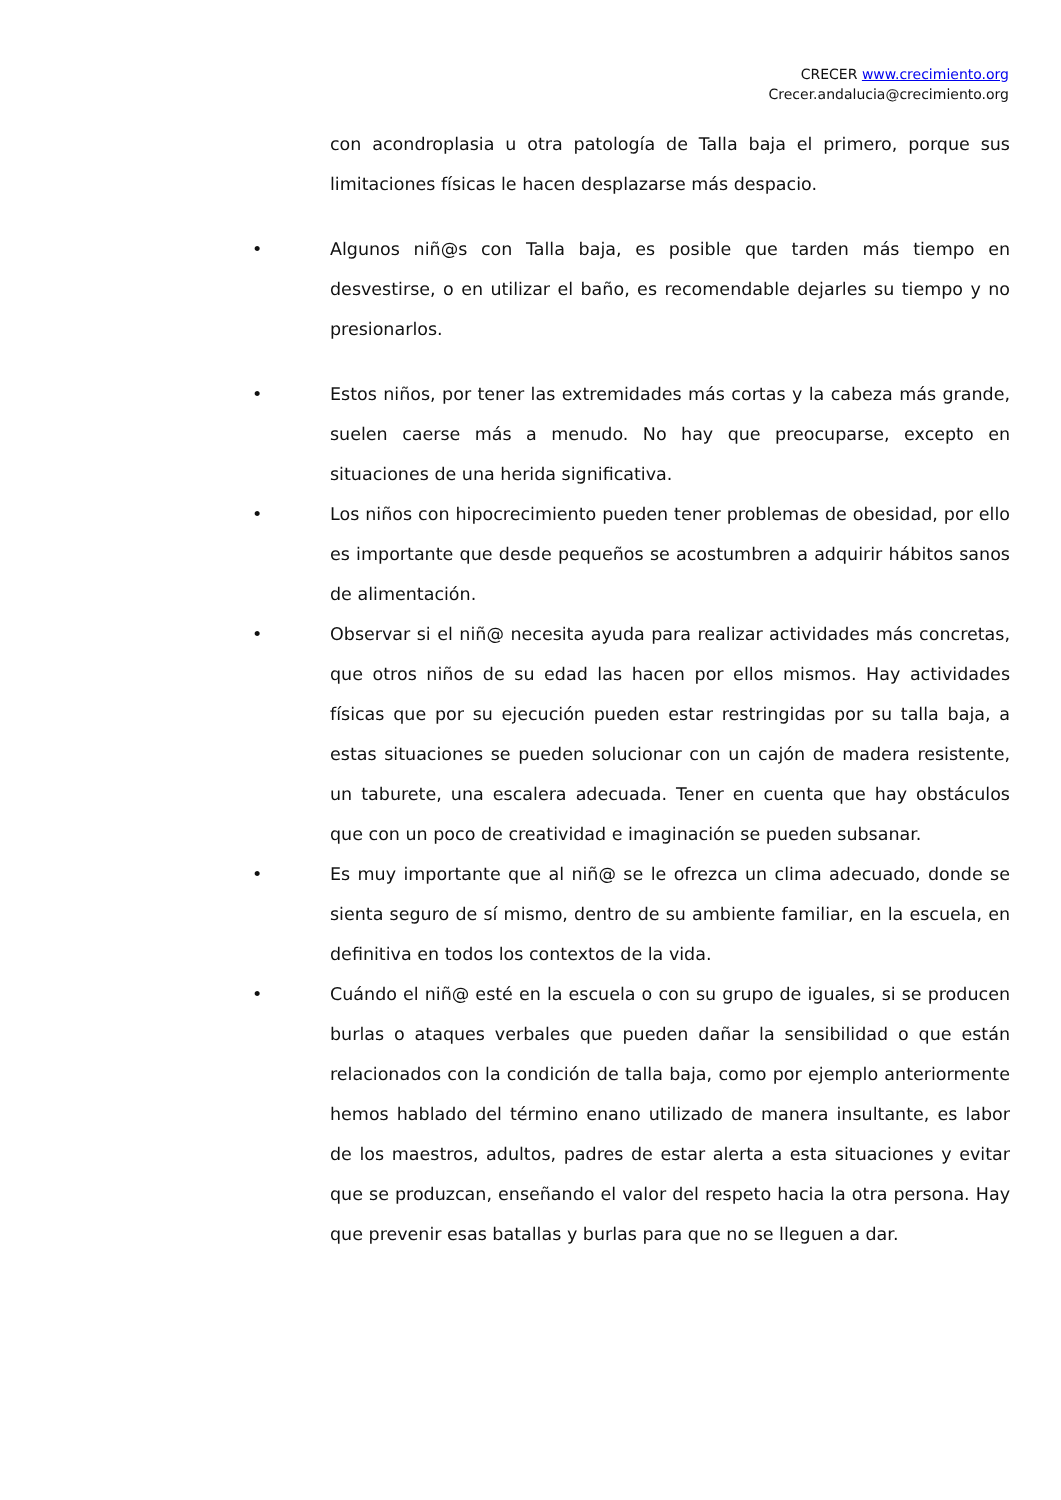CRECER www.crecimiento.org
Crecer.andalucia@crecimiento.org
con acondroplasia u otra patología de Talla baja el primero, porque sus limitaciones físicas le hacen desplazarse más despacio.
•
Algunos niñ@s con Talla baja, es posible que tarden más tiempo en desvestirse, o en utilizar el baño, es recomendable dejarles su tiempo y no presionarlos.
•
Estos niños, por tener las extremidades más cortas y la cabeza más grande, suelen caerse más a menudo. No hay que preocuparse, excepto en situaciones de una herida significativa.
•
Los niños con hipocrecimiento pueden tener problemas de obesidad, por ello es importante que desde pequeños se acostumbren a adquirir hábitos sanos de alimentación.
•
Observar si el niñ@ necesita ayuda para realizar actividades más concretas, que otros niños de su edad las hacen por ellos mismos. Hay actividades físicas que por su ejecución pueden estar restringidas por su talla baja, a estas situaciones se pueden solucionar con un cajón de madera resistente, un taburete, una escalera adecuada. Tener en cuenta que hay obstáculos que con un poco de creatividad e imaginación se pueden subsanar.
•
Es muy importante que al niñ@ se le ofrezca un clima adecuado, donde se sienta seguro de sí mismo, dentro de su ambiente familiar, en la escuela, en definitiva en todos los contextos de la vida.
•
Cuándo el niñ@ esté en la escuela o con su grupo de iguales, si se producen burlas o ataques verbales que pueden dañar la sensibilidad o que están relacionados con la condición de talla baja, como por ejemplo anteriormente hemos hablado del término enano utilizado de manera insultante, es labor de los maestros, adultos, padres de estar alerta a esta situaciones y evitar que se produzcan, enseñando el valor del respeto hacia la otra persona. Hay que prevenir esas batallas y burlas para que no se lleguen a dar.